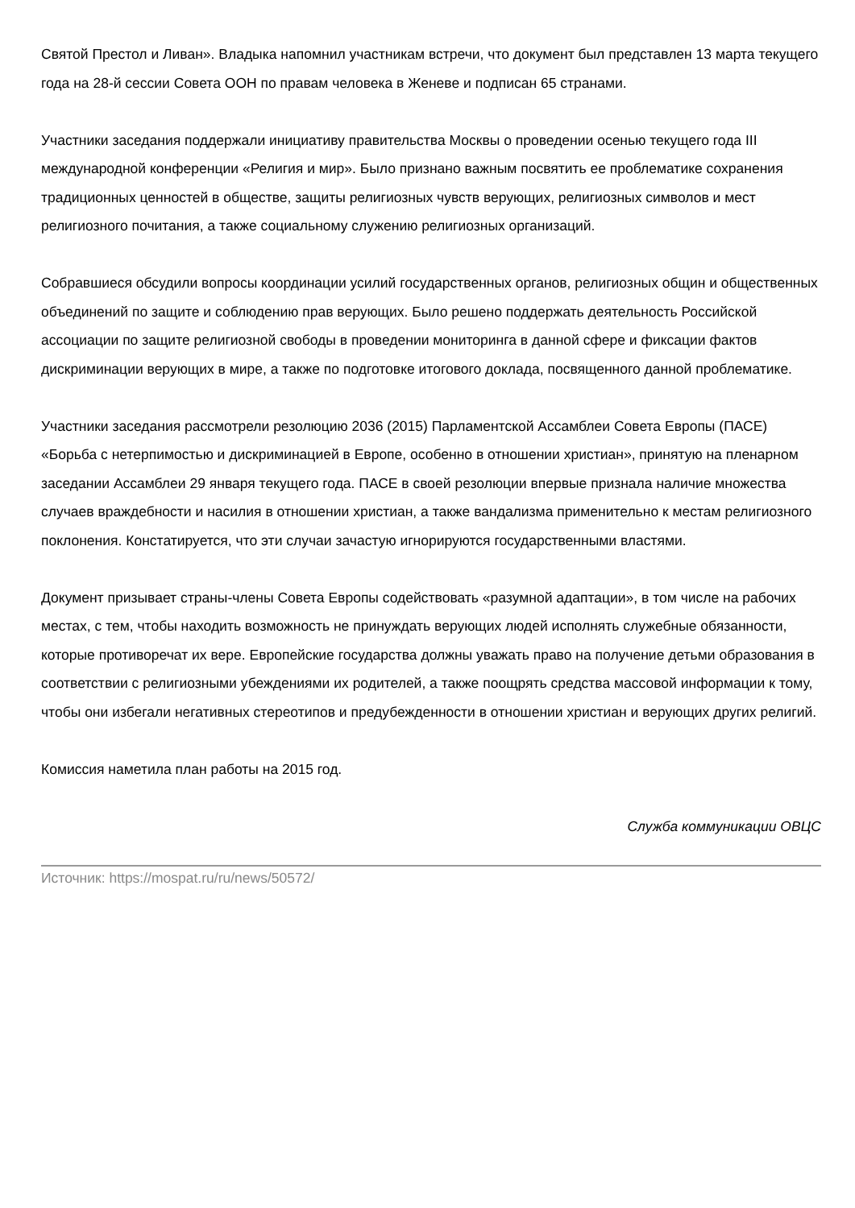Святой Престол и Ливан». Владыка напомнил участникам встречи, что документ был представлен 13 марта текущего года на 28-й сессии Совета ООН по правам человека в Женеве и подписан 65 странами.
Участники заседания поддержали инициативу правительства Москвы о проведении осенью текущего года III международной конференции «Религия и мир». Было признано важным посвятить ее проблематике сохранения традиционных ценностей в обществе, защиты религиозных чувств верующих, религиозных символов и мест религиозного почитания, а также социальному служению религиозных организаций.
Собравшиеся обсудили вопросы координации усилий государственных органов, религиозных общин и общественных объединений по защите и соблюдению прав верующих. Было решено поддержать деятельность Российской ассоциации по защите религиозной свободы в проведении мониторинга в данной сфере и фиксации фактов дискриминации верующих в мире, а также по подготовке итогового доклада, посвященного данной проблематике.
Участники заседания рассмотрели резолюцию 2036 (2015) Парламентской Ассамблеи Совета Европы (ПАСЕ) «Борьба с нетерпимостью и дискриминацией в Европе, особенно в отношении христиан», принятую на пленарном заседании Ассамблеи 29 января текущего года. ПАСЕ в своей резолюции впервые признала наличие множества случаев враждебности и насилия в отношении христиан, а также вандализма применительно к местам религиозного поклонения. Констатируется, что эти случаи зачастую игнорируются государственными властями.
Документ призывает страны-члены Совета Европы содействовать «разумной адаптации», в том числе на рабочих местах, с тем, чтобы находить возможность не принуждать верующих людей исполнять служебные обязанности, которые противоречат их вере. Европейские государства должны уважать право на получение детьми образования в соответствии с религиозными убеждениями их родителей, а также поощрять средства массовой информации к тому, чтобы они избегали негативных стереотипов и предубежденности в отношении христиан и верующих других религий.
Комиссия наметила план работы на 2015 год.
Служба коммуникации ОВЦС
Источник: https://mospat.ru/ru/news/50572/